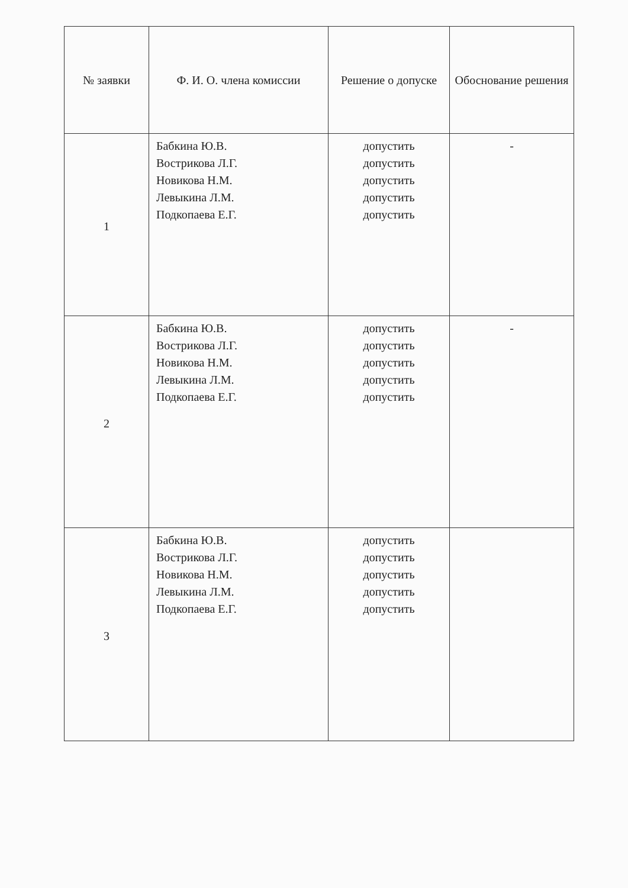| № заявки | Ф. И. О. члена комиссии | Решение о допуске | Обоснование решения |
| --- | --- | --- | --- |
| 1 | Бабкина Ю.В. Вострикова Л.Г. Новикова Н.М. Левыкина Л.М. Подкопаева Е.Г. | допустить допустить допустить допустить допустить | - |
| 2 | Бабкина Ю.В. Вострикова Л.Г. Новикова Н.М. Левыкина Л.М. Подкопаева Е.Г. | допустить допустить допустить допустить допустить | - |
| 3 | Бабкина Ю.В. Вострикова Л.Г. Новикова Н.М. Левыкина Л.М. Подкопаева Е.Г. | допустить допустить допустить допустить допустить | |